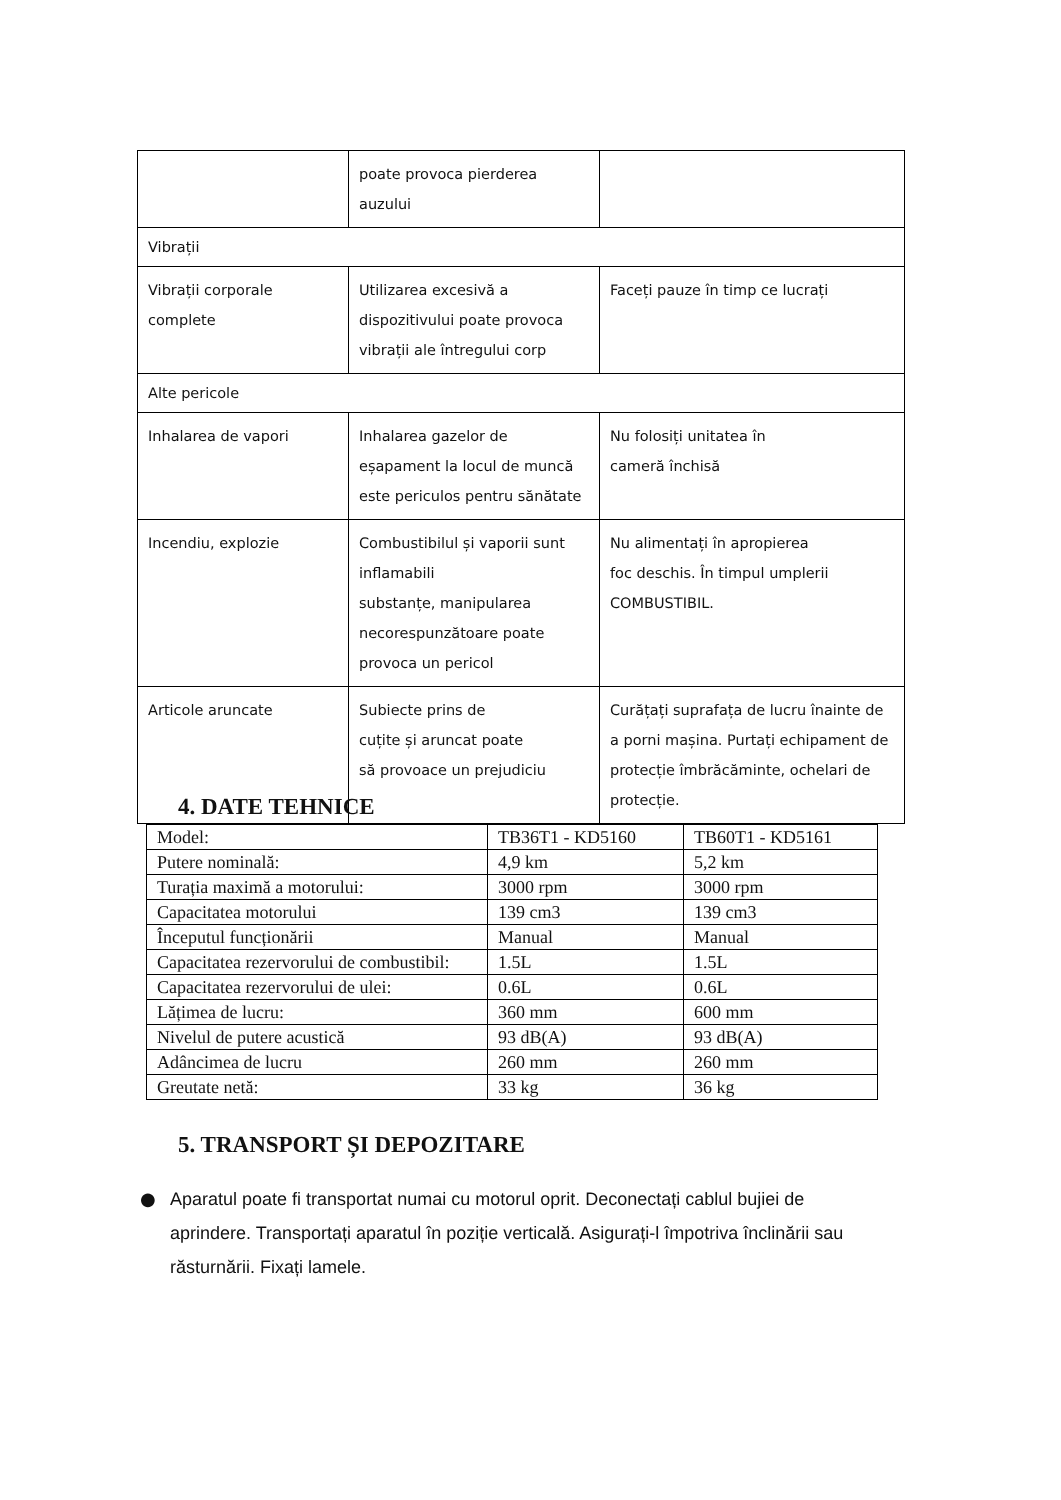| | poate provoca pierderea auzului | |
| Vibrații | | |
| Vibrații corporale complete | Utilizarea excesivă a dispozitivului poate provoca vibrații ale întregului corp | Faceți pauze în timp ce lucrați |
| Alte pericole | | |
| Inhalarea de vapori | Inhalarea gazelor de eșapament la locul de muncă este periculos pentru sănătate | Nu folosiți unitatea în cameră închisă |
| Incendiu, explozie | Combustibilul și vaporii sunt inflamabili substanțe, manipularea necorespunzătoare poate provoca un pericol | Nu alimentați în apropierea foc deschis. În timpul umplerii COMBUSTIBIL. |
| Articole aruncate | Subiecte prins de cuțite și aruncat poate să provoace un prejudiciu | Curățați suprafața de lucru înainte de a porni mașina. Purtați echipament de protecție îmbrăcăminte, ochelari de protecție. |
4. DATE TEHNICE
| Model: | TB36T1 - KD5160 | TB60T1 - KD5161 |
| Putere nominală: | 4,9 km | 5,2 km |
| Turația maximă a motorului: | 3000 rpm | 3000 rpm |
| Capacitatea motorului | 139 cm3 | 139 cm3 |
| Începutul funcționării | Manual | Manual |
| Capacitatea rezervorului de combustibil: | 1.5L | 1.5L |
| Capacitatea rezervorului de ulei: | 0.6L | 0.6L |
| Lățimea de lucru: | 360 mm | 600 mm |
| Nivelul de putere acustică | 93 dB(A) | 93 dB(A) |
| Adâncimea de lucru | 260 mm | 260 mm |
| Greutate netă: | 33 kg | 36 kg |
5. TRANSPORT ȘI DEPOZITARE
●
Aparatul poate fi transportat numai cu motorul oprit. Deconectați cablul bujiei de aprindere. Transportați aparatul în poziție verticală. Asigurați-l împotriva înclinării sau răsturnării. Fixați lamele.